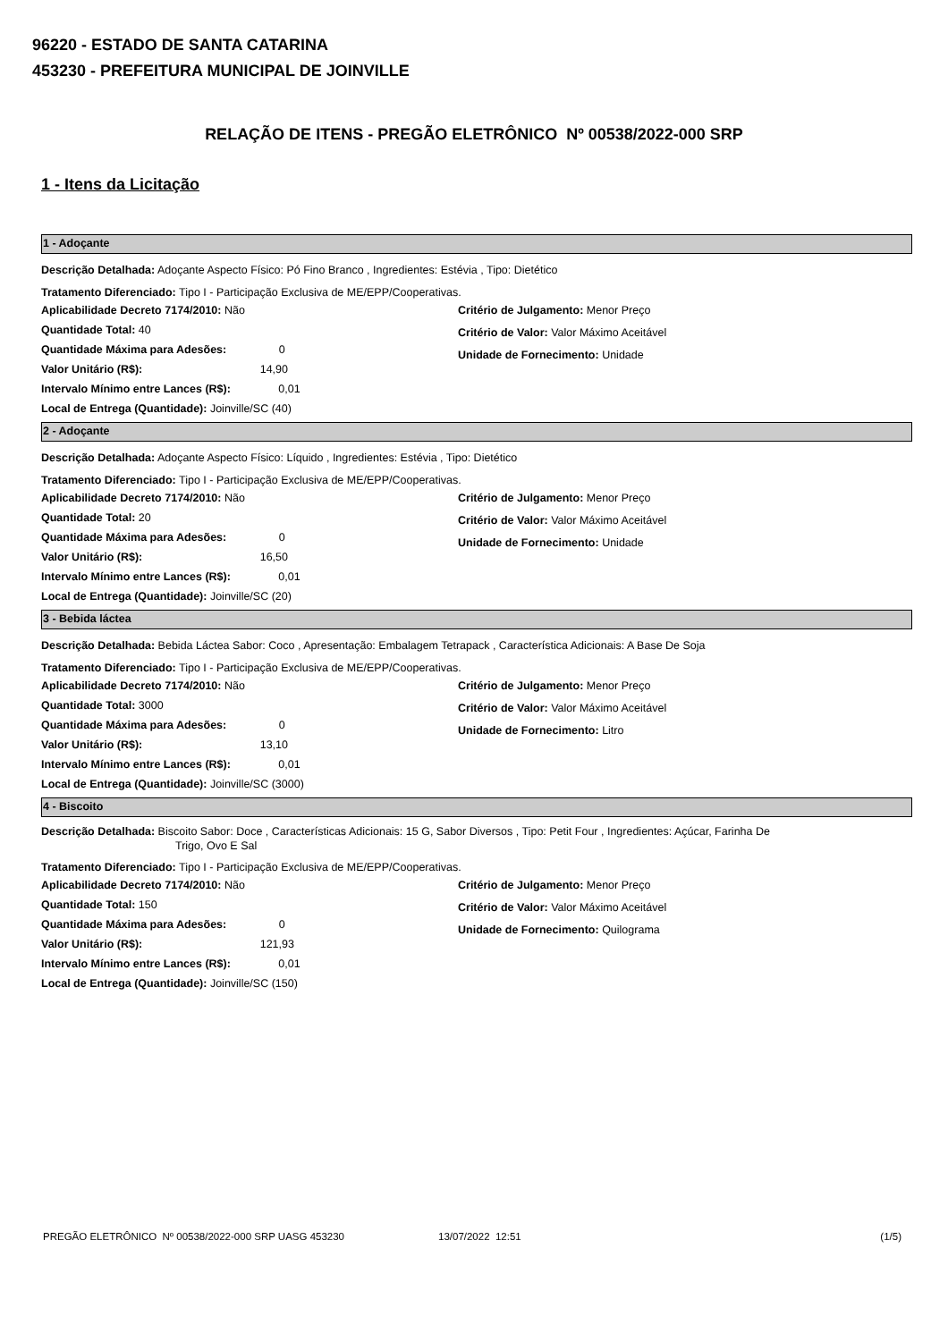96220 - ESTADO DE SANTA CATARINA
453230 - PREFEITURA MUNICIPAL DE JOINVILLE
RELAÇÃO DE ITENS - PREGÃO ELETRÔNICO Nº 00538/2022-000 SRP
1 - Itens da Licitação
1 - Adoçante
Descrição Detalhada: Adoçante Aspecto Físico: Pó Fino Branco , Ingredientes: Estévia , Tipo: Dietético
Tratamento Diferenciado: Tipo I - Participação Exclusiva de ME/EPP/Cooperativas.
Aplicabilidade Decreto 7174/2010: Não
Quantidade Total: 40
Quantidade Máxima para Adesões: 0
Valor Unitário (R$): 14,90
Intervalo Mínimo entre Lances (R$): 0,01
Local de Entrega (Quantidade): Joinville/SC (40)
Critério de Julgamento: Menor Preço
Critério de Valor: Valor Máximo Aceitável
Unidade de Fornecimento: Unidade
2 - Adoçante
Descrição Detalhada: Adoçante Aspecto Físico: Líquido , Ingredientes: Estévia , Tipo: Dietético
Tratamento Diferenciado: Tipo I - Participação Exclusiva de ME/EPP/Cooperativas.
Aplicabilidade Decreto 7174/2010: Não
Quantidade Total: 20
Quantidade Máxima para Adesões: 0
Valor Unitário (R$): 16,50
Intervalo Mínimo entre Lances (R$): 0,01
Local de Entrega (Quantidade): Joinville/SC (20)
Critério de Julgamento: Menor Preço
Critério de Valor: Valor Máximo Aceitável
Unidade de Fornecimento: Unidade
3 - Bebida láctea
Descrição Detalhada: Bebida Láctea Sabor: Coco , Apresentação: Embalagem Tetrapack , Característica Adicionais: A Base De Soja
Tratamento Diferenciado: Tipo I - Participação Exclusiva de ME/EPP/Cooperativas.
Aplicabilidade Decreto 7174/2010: Não
Quantidade Total: 3000
Quantidade Máxima para Adesões: 0
Valor Unitário (R$): 13,10
Intervalo Mínimo entre Lances (R$): 0,01
Local de Entrega (Quantidade): Joinville/SC (3000)
Critério de Julgamento: Menor Preço
Critério de Valor: Valor Máximo Aceitável
Unidade de Fornecimento: Litro
4 - Biscoito
Descrição Detalhada: Biscoito Sabor: Doce , Características Adicionais: 15 G, Sabor Diversos , Tipo: Petit Four , Ingredientes: Açúcar, Farinha De
Trigo, Ovo E Sal
Tratamento Diferenciado: Tipo I - Participação Exclusiva de ME/EPP/Cooperativas.
Aplicabilidade Decreto 7174/2010: Não
Quantidade Total: 150
Quantidade Máxima para Adesões: 0
Valor Unitário (R$): 121,93
Intervalo Mínimo entre Lances (R$): 0,01
Local de Entrega (Quantidade): Joinville/SC (150)
Critério de Julgamento: Menor Preço
Critério de Valor: Valor Máximo Aceitável
Unidade de Fornecimento: Quilograma
PREGÃO ELETRÔNICO Nº 00538/2022-000 SRP UASG 453230 13/07/2022 12:51 (1/5)